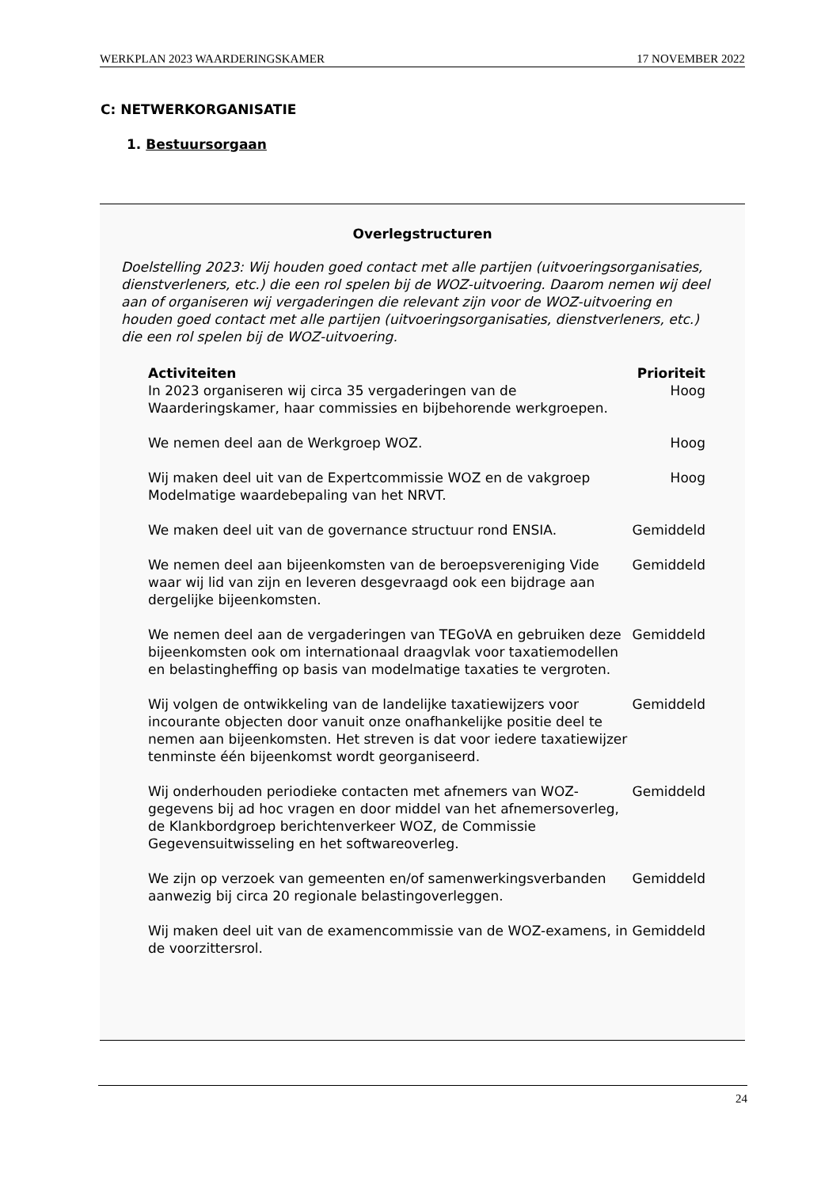WERKPLAN 2023 WAARDERINGSKAMER 17 NOVEMBER 2022
C: NETWERKORGANISATIE
1. Bestuursorgaan
Overlegstructuren
Doelstelling 2023: Wij houden goed contact met alle partijen (uitvoeringsorganisaties, dienstverleners, etc.) die een rol spelen bij de WOZ-uitvoering. Daarom nemen wij deel aan of organiseren wij vergaderingen die relevant zijn voor de WOZ-uitvoering en houden goed contact met alle partijen (uitvoeringsorganisaties, dienstverleners, etc.) die een rol spelen bij de WOZ-uitvoering.
| Activiteiten | Prioriteit |
| --- | --- |
| In 2023 organiseren wij circa 35 vergaderingen van de Waarderingskamer, haar commissies en bijbehorende werkgroepen. | Hoog |
| We nemen deel aan de Werkgroep WOZ. | Hoog |
| Wij maken deel uit van de Expertcommissie WOZ en de vakgroep Modelmatige waardebepaling van het NRVT. | Hoog |
| We maken deel uit van de governance structuur rond ENSIA. | Gemiddeld |
| We nemen deel aan bijeenkomsten van de beroepsvereniging Vide waar wij lid van zijn en leveren desgevraagd ook een bijdrage aan dergelijke bijeenkomsten. | Gemiddeld |
| We nemen deel aan de vergaderingen van TEGoVA en gebruiken deze bijeenkomsten ook om internationaal draagvlak voor taxatiemodellen en belastingheffing op basis van modelmatige taxaties te vergroten. | Gemiddeld |
| Wij volgen de ontwikkeling van de landelijke taxatiewijzers voor incourante objecten door vanuit onze onafhankelijke positie deel te nemen aan bijeenkomsten. Het streven is dat voor iedere taxatiewijzer tenminste één bijeenkomst wordt georganiseerd. | Gemiddeld |
| Wij onderhouden periodieke contacten met afnemers van WOZ-gegevens bij ad hoc vragen en door middel van het afnemersoverleg, de Klankbordgroep berichtenverkeer WOZ, de Commissie Gegevensuitwisseling en het softwareoverleg. | Gemiddeld |
| We zijn op verzoek van gemeenten en/of samenwerkingsverbanden aanwezig bij circa 20 regionale belastingoverleggen. | Gemiddeld |
| Wij maken deel uit van de examencommissie van de WOZ-examens, in de voorzittersrol. | Gemiddeld |
24